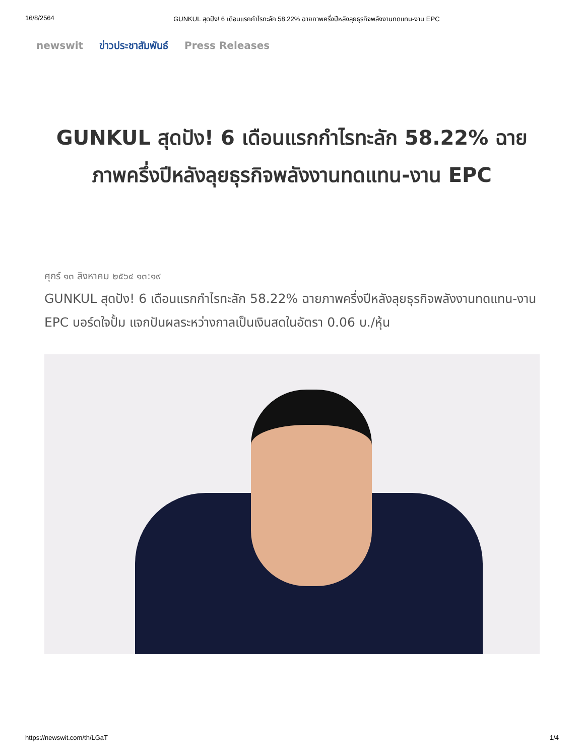16/8/2564 GUNKUL สุดปัง! 6 เดือนแรกกำไรทะลัก 58.22% ฉายภาพครึ่งปีหลังลุยธุรกิจพลังงานทดแทน-งาน EPC
newswit ข่าวประชาสัมพันธ์ Press Releases
GUNKUL สุดปัง! 6 เดือนแรกกำไรทะลัก 58.22% ฉายภาพครึ่งปีหลังลุยธุรกิจพลังงานทดแทน-งาน EPC
ศุกร์ ๑๓ สิงหาคม ๒๕๖๔ ๑๓:๑๙
GUNKUL สุดปัง! 6 เดือนแรกกำไรทะลัก 58.22% ฉายภาพครึ่งปีหลังลุยธุรกิจพลังงานทดแทน-งาน EPC บอร์ดใจปั้ม แจกปันผลระหว่างกาลเป็นเงินสดในอัตรา 0.06 บ./หุ้น
https://newswit.com/th/LGaT 1/4